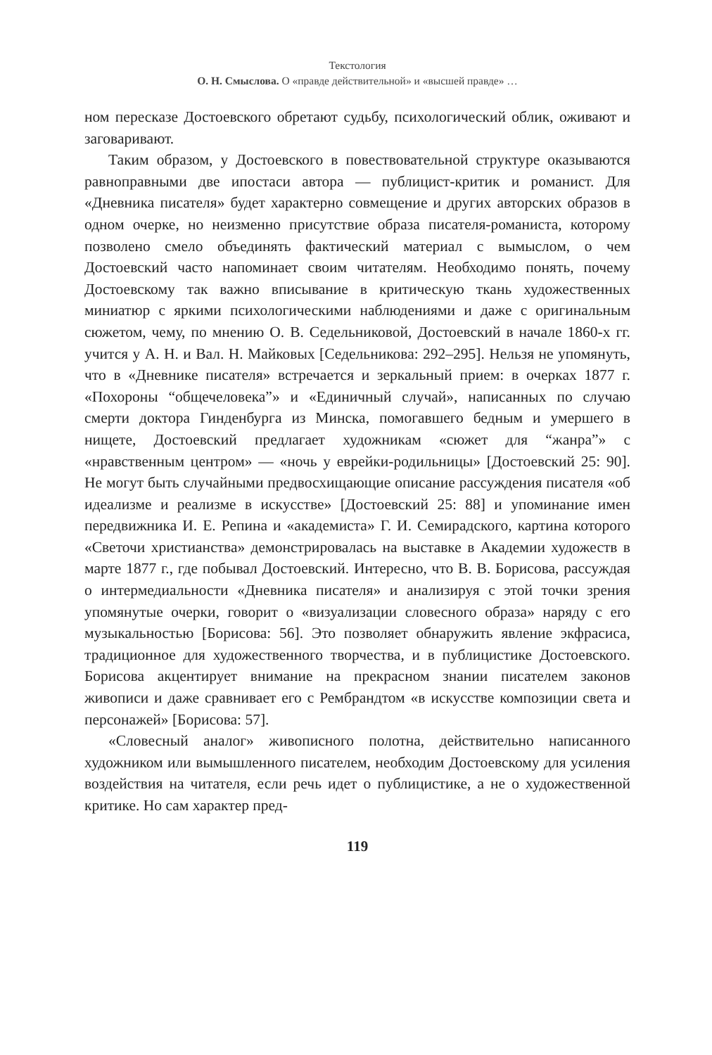Текстология
О. Н. Смыслова. О «правде действительной» и «высшей правде» …
ном пересказе Достоевского обретают судьбу, психологический облик, оживают и заговаривают.
Таким образом, у Достоевского в повествовательной структуре оказываются равноправными две ипостаси автора — публицист-критик и романист. Для «Дневника писателя» будет характерно совмещение и других авторских образов в одном очерке, но неизменно присутствие образа писателя-романиста, которому позволено смело объединять фактический материал с вымыслом, о чем Достоевский часто напоминает своим читателям. Необходимо понять, почему Достоевскому так важно вписывание в критическую ткань художественных миниатюр с яркими психологическими наблюдениями и даже с оригинальным сюжетом, чему, по мнению О. В. Седельниковой, Достоевский в начале 1860-х гг. учится у А. Н. и Вал. Н. Майковых [Седельникова: 292–295]. Нельзя не упомянуть, что в «Дневнике писателя» встречается и зеркальный прием: в очерках 1877 г. «Похороны “общечеловека”» и «Единичный случай», написанных по случаю смерти доктора Гинденбурга из Минска, помогавшего бедным и умершего в нищете, Достоевский предлагает художникам «сюжет для “жанра”» с «нравственным центром» — «ночь у еврейки-родильницы» [Достоевский 25: 90]. Не могут быть случайными предвосхищающие описание рассуждения писателя «об идеализме и реализме в искусстве» [Достоевский 25: 88] и упоминание имен передвижника И. Е. Репина и «академиста» Г. И. Семирадского, картина которого «Светочи христианства» демонстрировалась на выставке в Академии художеств в марте 1877 г., где побывал Достоевский. Интересно, что В. В. Борисова, рассуждая о интермедиальности «Дневника писателя» и анализируя с этой точки зрения упомянутые очерки, говорит о «визуализации словесного образа» наряду с его музыкальностью [Борисова: 56]. Это позволяет обнаружить явление экфрасиса, традиционное для художественного творчества, и в публицистике Достоевского. Борисова акцентирует внимание на прекрасном знании писателем законов живописи и даже сравнивает его с Рембрандтом «в искусстве композиции света и персонажей» [Борисова: 57].
«Словесный аналог» живописного полотна, действительно написанного художником или вымышленного писателем, необходим Достоевскому для усиления воздействия на читателя, если речь идет о публицистике, а не о художественной критике. Но сам характер пред-
119